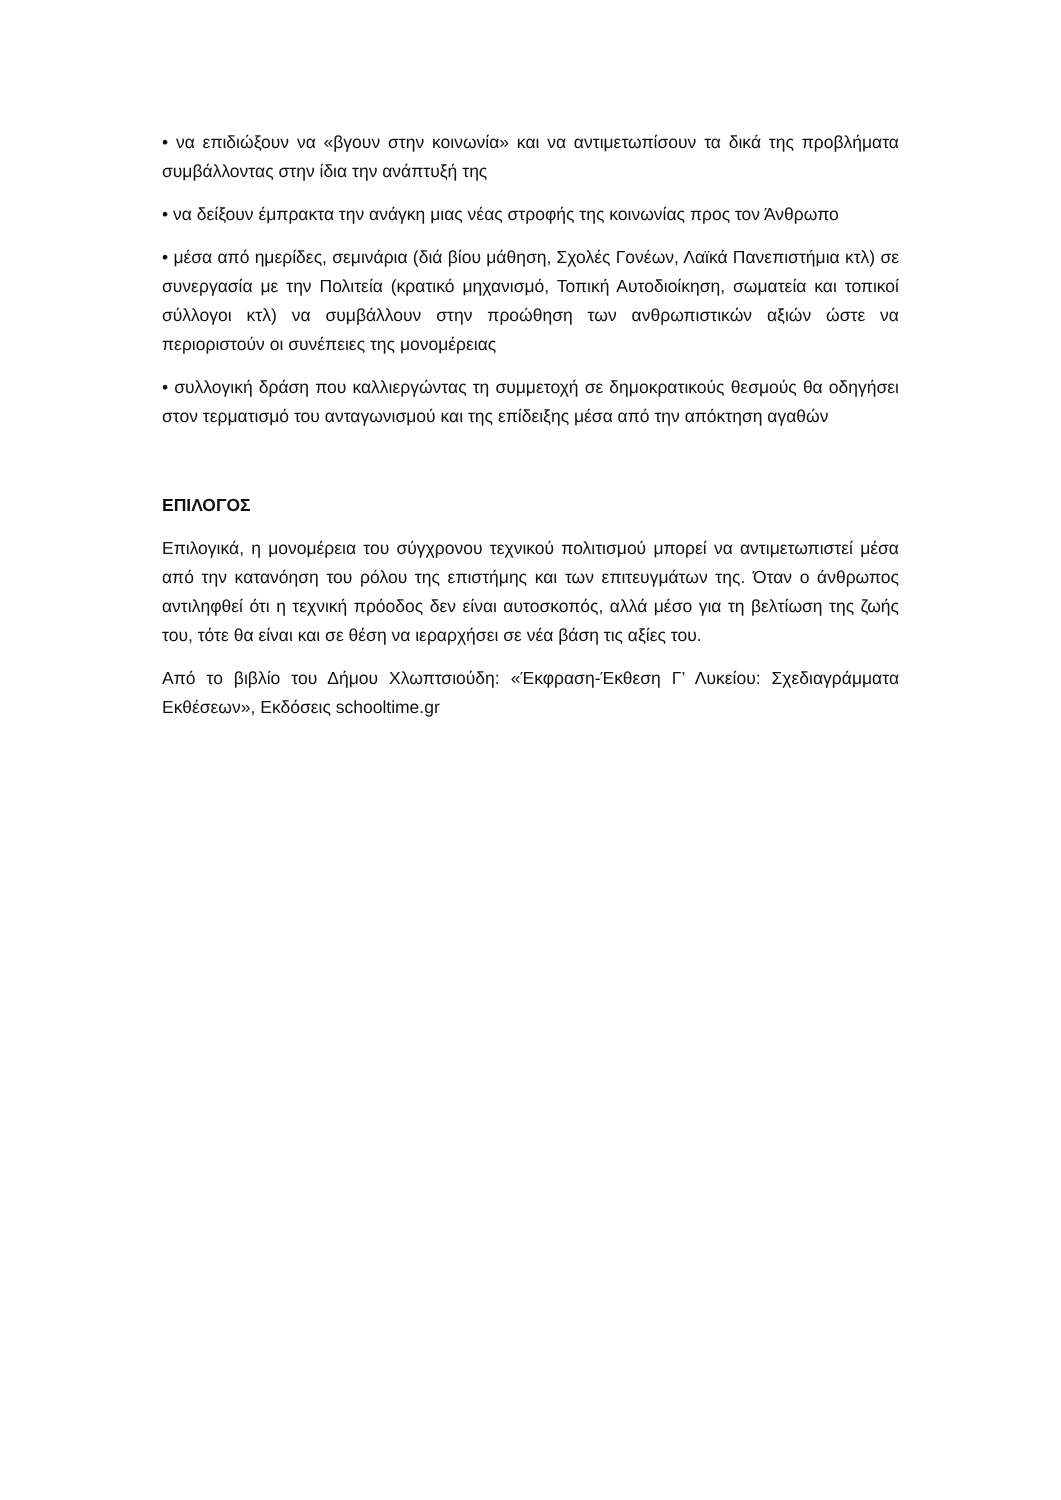• να επιδιώξουν να «βγουν στην κοινωνία» και να αντιμετωπίσουν τα δικά της προβλήματα συμβάλλοντας στην ίδια την ανάπτυξή της
• να δείξουν έμπρακτα την ανάγκη μιας νέας στροφής της κοινωνίας προς τον Άνθρωπο
• μέσα από ημερίδες, σεμινάρια (διά βίου μάθηση, Σχολές Γονέων, Λαϊκά Πανεπιστήμια κτλ) σε συνεργασία με την Πολιτεία (κρατικό μηχανισμό, Τοπική Αυτοδιοίκηση, σωματεία και τοπικοί σύλλογοι κτλ) να συμβάλλουν στην προώθηση των ανθρωπιστικών αξιών ώστε να περιοριστούν οι συνέπειες της μονομέρειας
• συλλογική δράση που καλλιεργώντας τη συμμετοχή σε δημοκρατικούς θεσμούς θα οδηγήσει στον τερματισμό του ανταγωνισμού και της επίδειξης μέσα από την απόκτηση αγαθών
ΕΠΙΛΟΓΟΣ
Επιλογικά, η μονομέρεια του σύγχρονου τεχνικού πολιτισμού μπορεί να αντιμετωπιστεί μέσα από την κατανόηση του ρόλου της επιστήμης και των επιτευγμάτων της. Όταν ο άνθρωπος αντιληφθεί ότι η τεχνική πρόοδος δεν είναι αυτοσκοπός, αλλά μέσο για τη βελτίωση της ζωής του, τότε θα είναι και σε θέση να ιεραρχήσει σε νέα βάση τις αξίες του.
Από το βιβλίο του Δήμου Χλωπτσιούδη: «Έκφραση-Έκθεση Γ’ Λυκείου: Σχεδιαγράμματα Εκθέσεων», Εκδόσεις schooltime.gr